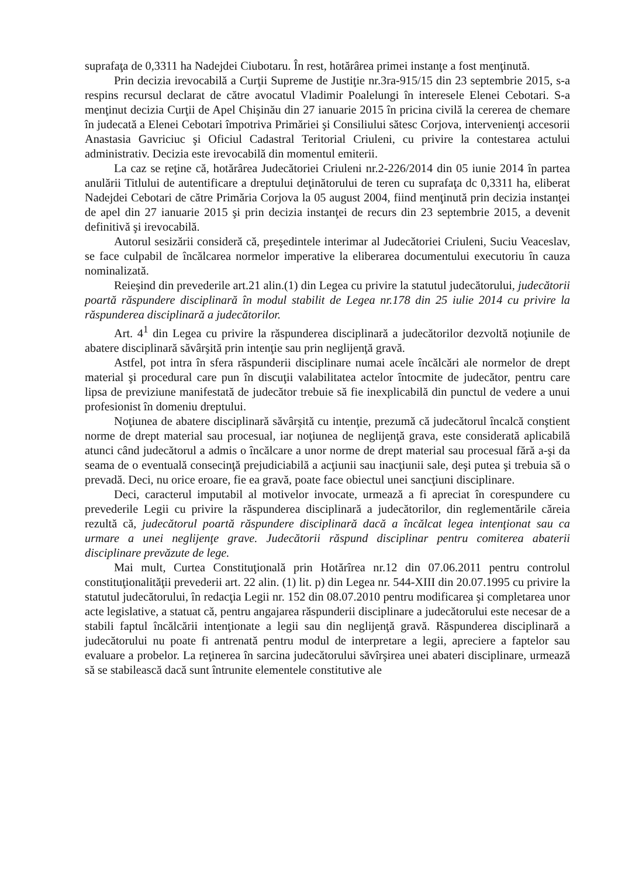suprafaţa de 0,3311 ha Nadejdei Ciubotaru. În rest, hotărârea primei instanţe a fost menţinută.
Prin decizia irevocabilă a Curţii Supreme de Justiţie nr.3ra-915/15 din 23 septembrie 2015, s-a respins recursul declarat de către avocatul Vladimir Poalelungi în interesele Elenei Cebotari. S-a menţinut decizia Curţii de Apel Chişinău din 27 ianuarie 2015 în pricina civilă la cererea de chemare în judecată a Elenei Cebotari împotriva Primăriei şi Consiliului sătesc Corjova, intervenienţi accesorii Anastasia Gavriciuc şi Oficiul Cadastral Teritorial Criuleni, cu privire la contestarea actului administrativ. Decizia este irevocabilă din momentul emiterii.
La caz se reţine că, hotărârea Judecătoriei Criuleni nr.2-226/2014 din 05 iunie 2014 în partea anulării Titlului de autentificare a dreptului deţinătorului de teren cu suprafaţa dc 0,3311 ha, eliberat Nadejdei Cebotari de către Primăria Corjova la 05 august 2004, fiind menţinută prin decizia instanţei de apel din 27 ianuarie 2015 şi prin decizia instanţei de recurs din 23 septembrie 2015, a devenit definitivă şi irevocabilă.
Autorul sesizării consideră că, preşedintele interimar al Judecătoriei Criuleni, Suciu Veaceslav, se face culpabil de încălcarea normelor imperative la eliberarea documentului executoriu în cauza nominalizată.
Reieşind din prevederile art.21 alin.(1) din Legea cu privire la statutul judecătorului, judecătorii poartă răspundere disciplinară în modul stabilit de Legea nr.178 din 25 iulie 2014 cu privire la răspunderea disciplinară a judecătorilor.
Art. 4<sup>1</sup> din Legea cu privire la răspunderea disciplinară a judecătorilor dezvoltă noţiunile de abatere disciplinară săvârşită prin intenţie sau prin neglijenţă gravă.
Astfel, pot intra în sfera răspunderii disciplinare numai acele încălcări ale normelor de drept material şi procedural care pun în discuţii valabilitatea actelor întocmite de judecător, pentru care lipsa de previziune manifestată de judecător trebuie să fie inexplicabilă din punctul de vedere a unui profesionist în domeniu dreptului.
Noţiunea de abatere disciplinară săvârşită cu intenţie, prezumă că judecătorul încalcă conştient norme de drept material sau procesual, iar noţiunea de neglijenţă grava, este considerată aplicabilă atunci când judecătorul a admis o încălcare a unor norme de drept material sau procesual fără a-şi da seama de o eventuală consecinţă prejudiciabilă a acţiunii sau inacţiunii sale, deşi putea şi trebuia să o prevadă. Deci, nu orice eroare, fie ea gravă, poate face obiectul unei sancţiuni disciplinare.
Deci, caracterul imputabil al motivelor invocate, urmează a fi apreciat în corespundere cu prevederile Legii cu privire la răspunderea disciplinară a judecătorilor, din reglementările căreia rezultă că, judecătorul poartă răspundere disciplinară dacă a încălcat legea intenţionat sau ca urmare a unei neglijenţe grave. Judecătorii răspund disciplinar pentru comiterea abaterii disciplinare prevăzute de lege.
Mai mult, Curtea Constituţională prin Hotărîrea nr.12 din 07.06.2011 pentru controlul constituţionalităţii prevederii art. 22 alin. (1) lit. p) din Legea nr. 544-XIII din 20.07.1995 cu privire la statutul judecătorului, în redacţia Legii nr. 152 din 08.07.2010 pentru modificarea şi completarea unor acte legislative, a statuat că, pentru angajarea răspunderii disciplinare a judecătorului este necesar de a stabili faptul încălcării intenţionate a legii sau din neglijenţă gravă. Răspunderea disciplinară a judecătorului nu poate fi antrenată pentru modul de interpretare a legii, apreciere a faptelor sau evaluare a probelor. La reţinerea în sarcina judecătorului săvîrşirea unei abateri disciplinare, urmează să se stabilească dacă sunt întrunite elementele constitutive ale